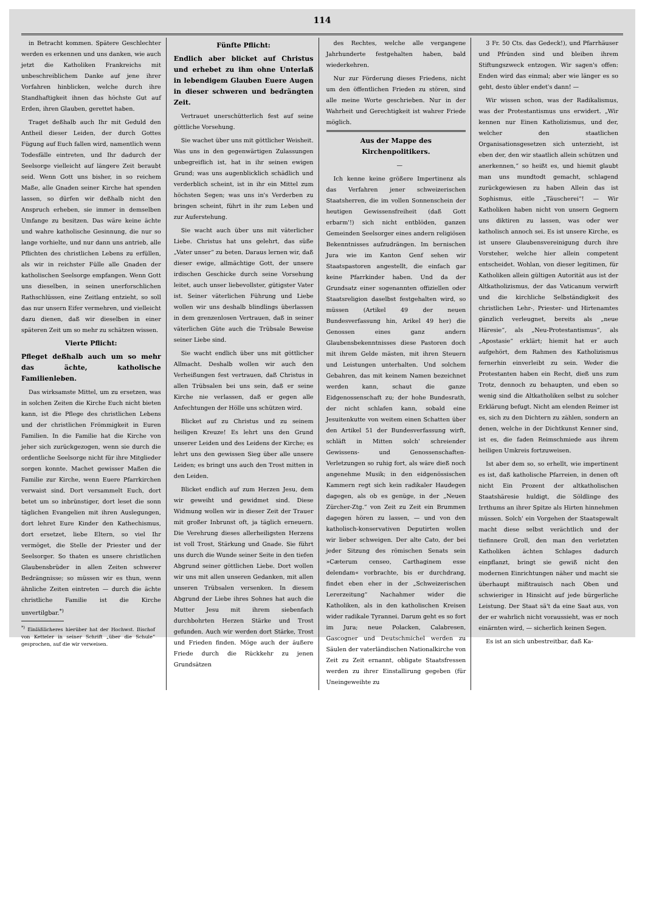114
in Betracht kommen. Spätere Geschlechter werden es erkennen und uns danken, wie auch jetzt die Katholiken Frankreichs mit unbeschreiblichem Danke auf jene ihrer Vorfahren hinblicken, welche durch ihre Standhaftigkeit ihnen das höchste Gut auf Erden, ihren Glauben, gerettet haben.
Traget deßhalb auch Ihr mit Geduld den Antheil dieser Leiden, der durch Gottes Fügung auf Euch fallen wird, namentlich wenn Todesfälle eintreten, und Ihr dadurch der Seelsorge vielleicht auf längere Zeit beraubt seid. Wenn Gott uns bisher, in so reichem Maße, alle Gnaden seiner Kirche hat spenden lassen, so dürfen wir deßhalb nicht den Anspruch erheben, sie immer in demselben Umfange zu besitzen. Das wäre keine ächte und wahre katholische Gesinnung, die nur so lange vorhielte, und nur dann uns antrieb, alle Pflichten des christlichen Lebens zu erfüllen, als wir in reichster Fülle alle Gnaden der katholischen Seelsorge empfangen. Wenn Gott uns dieselben, in seinen unerforschlichen Rathschlüssen, eine Zeitlang entzieht, so soll das nur unsern Eifer vermehren, und vielleicht dazu dienen, daß wir dieselben in einer späteren Zeit um so mehr zu schätzen wissen.
Vierte Pflicht:
Pfleget deßhalb auch um so mehr das ächte, katholische Familienleben.
Das wirksamste Mittel, um zu ersetzen, was in solchen Zeiten die Kirche Euch nicht bieten kann, ist die Pflege des christlichen Lebens und der christlichen Frömmigkeit in Euren Familien. In die Familie hat die Kirche von jeher sich zurückgezogen, wenn sie durch die ordentliche Seelsorge nicht für ihre Mitglieder sorgen konnte. Machet gewisser Maßen die Familie zur Kirche, wenn Euere Pfarrkirchen verwaist sind. Dort versammelt Euch, dort betet um so inbrünstiger, dort leset die sonn täglichen Evangelien mit ihren Auslegungen, dort lehret Eure Kinder den Kathechismus, dort ersetzet, liebe Eltern, so viel Ihr vermöget, die Stelle der Priester und der Seelsorger. So thaten es unsere christlichen Glaubensbrüder in allen Zeiten schwerer Bedrängnisse; so müssen wir es thun, wenn ähnliche Zeiten eintreten — durch die ächte christliche Familie ist die Kirche unvertilgbar.<sup>*)</sup>
<sup>*)</sup> Einläßlicheres hierüber hat der Hochwst. Bischof von Ketteler in seiner Schrift „über die Schule“ gesprochen, auf die wir verweisen.
Fünfte Pflicht:
Endlich aber blicket auf Christus und erhebet zu ihm ohne Unterlaß in lebendigem Glauben Euere Augen in dieser schweren und bedrängten Zeit.
Vertrauet unerschütterlich fest auf seine göttliche Vorsehung.
Sie wachet über uns mit göttlicher Weisheit. Was uns in den gegenwärtigen Zulassungen unbegreiflich ist, hat in ihr seinen ewigen Grund; was uns augenblicklich schädlich und verderblich scheint, ist in ihr ein Mittel zum höchsten Segen; was uns in's Verderben zu bringen scheint, führt in ihr zum Leben und zur Auferstehung.
Sie wacht auch über uns mit väterlicher Liebe. Christus hat uns gelehrt, das süße „Vater unser“ zu beten. Daraus lernen wir, daß dieser ewige, allmächtige Gott, der unsere irdischen Geschicke durch seine Vorsehung leitet, auch unser liebevollster, gütigster Vater ist. Seiner väterlichen Führung und Liebe wollen wir uns deshalb blindlings überlassen in dem grenzenlosen Vertrauen, daß in seiner väterlichen Güte auch die Trübsale Beweise seiner Liebe sind.
Sie wacht endlich über uns mit göttlicher Allmacht. Deshalb wollen wir auch den Verheißungen fest vertrauen, daß Christus in allen Trübsalen bei uns sein, daß er seine Kirche nie verlassen, daß er gegen alle Anfechtungen der Hölle uns schützen wird.
Blicket auf zu Christus und zu seinem heiligen Kreuze! Es lehrt uns den Grund unserer Leiden und des Leidens der Kirche; es lehrt uns den gewissen Sieg über alle unsere Leiden; es bringt uns auch den Trost mitten in den Leiden.
Blicket endlich auf zum Herzen Jesu, dem wir geweiht und gewidmet sind. Diese Widmung wollen wir in dieser Zeit der Trauer mit großer Inbrunst oft, ja täglich erneuern. Die Verehrung dieses allerheiligsten Herzens ist voll Trost, Stärkung und Gnade. Sie führt uns durch die Wunde seiner Seite in den tiefen Abgrund seiner göttlichen Liebe. Dort wollen wir uns mit allen unseren Gedanken, mit allen unseren Trübsalen versenken. In diesem Abgrund der Liebe ihres Sohnes hat auch die Mutter Jesu mit ihrem siebenfach durchbohrten Herzen Stärke und Trost gefunden. Auch wir werden dort Stärke, Trost und Frieden finden. Möge auch der äußere Friede durch die Rückkehr zu jenen Grundsätzen
des Rechtes, welche alle vergangene Jahrhunderte festgehalten haben, bald wiederkehren.
Nur zur Förderung dieses Friedens, nicht um den öffentlichen Frieden zu stören, sind alle meine Worte geschrieben. Nur in der Wahrheit und Gerechtigkeit ist wahrer Friede möglich.
Aus der Mappe des Kirchenpolitikers.
—
Ich kenne keine größere Impertinenz als das Verfahren jener schweizerischen Staatsherren, die im vollen Sonnenschein der heutigen Gewissensfreiheit (daß Gott erbarm'!) sich nicht entblöden, ganzen Gemeinden Seelsorger eines andern religiösen Bekenntnisses aufzudrängen. Im bernischen Jura wie im Kanton Genf sehen wir Staatspastoren angestellt, die einfach gar keine Pfarrkinder haben. Und da der Grundsatz einer sogenannten offiziellen oder Staatsreligion daselbst festgehalten wird, so müssen (Artikel 49 der neuen Bundesverfassung hin, Arikel 49 her) die Genossen eines ganz andern Glaubensbekenntnisses diese Pastoren doch mit ihrem Gelde mästen, mit ihren Steuern und Leistungen unterhalten. Und solchem Gebahren, das mit keinem Namen bezeichnet werden kann, schaut die ganze Eidgenossenschaft zu; der hohe Bundesrath, der nicht schlafen kann, sobald eine Jesuitenkutte von weitem einen Schatten über den Artikel 51 der Bundesverfassung wirft, schläft in Mitten solch' schreiender Gewissens- und Genossenschaften-Verletzungen so ruhig fort, als wäre dieß noch angenehme Musik; in den eidgenössischen Kammern regt sich kein radikaler Haudegen dagegen, als ob es genüge, in der „Neuen Zürcher-Ztg.“ von Zeit zu Zeit ein Brummen dagegen hören zu lassen, — und von den katholisch-konservativen Deputirten wollen wir lieber schweigen. Der alte Cato, der bei jeder Sitzung des römischen Senats sein »Cæterum censeo, Carthaginem esse delendam« vorbrachte, bis er durchdrang, findet eben eher in der „Schweizerischen Lererzeitung“ Nachahmer wider die Katholiken, als in den katholischen Kreisen wider radikale Tyrannei. Darum geht es so fort im Jura; neue Polacken, Calabresen, Gascogner und Deutschmichel werden zu Säulen der vaterländischen Nationalkirche von Zeit zu Zeit ernannt, obligate Staatsfressen werden zu ihrer Einstallirung gegeben (für Uneingeweihte zu
3 Fr. 50 Cts. das Gedeck!), und Pfarrhäuser und Pfründen sind und bleiben ihrem Stiftungszweck entzogen. Wir sagen's offen: Enden wird das einmal; aber wie länger es so geht, desto übler endet's dann! —
Wir wissen schon, was der Radikalismus, was der Protestantismus uns erwidert. „Wir kennen nur Einen Katholizismus, und der, welcher den staatlichen Organisationsgesetzen sich unterzieht, ist eben der, den wir staatlich allein schützen und anerkennen,“ so heißt es, und hiemit glaubt man uns mundtodt gemacht, schlagend zurückgewiesen zu haben Allein das ist Sophismus, eitle „Täuscherei“! — Wir Katholiken haben nicht von unsern Gegnern uns diktiren zu lassen, was oder wer katholisch annoch sei. Es ist unsere Kirche, es ist unsere Glaubensvereinigung durch ihre Vorsteher, welche hier allein competent entscheidet. Wohlan, von dieser legitimen, für Katholiken allein gültigen Autorität aus ist der Altkatholizismus, der das Vaticanum verwirft und die kirchliche Selbständigkeit des christlichen Lehr-, Priester- und Hirtenamtes gänzlich verleugnet, bereits als „neue Häresie“, als „Neu-Protestantismus“, als „Apostasie“ erklärt; hiemit hat er auch aufgehört, dem Rahmen des Katholizismus fernerhin einverleibt zu sein. Weder die Protestanten haben ein Recht, dieß uns zum Trotz, dennoch zu behaupten, und eben so wenig sind die Altkatholiken selbst zu solcher Erklärung befugt. Nicht am elenden Reimer ist es, sich zu den Dichtern zu zählen, sondern an denen, welche in der Dichtkunst Kenner sind, ist es, die faden Reimschmiede aus ihrem heiligen Umkreis fortzuweisen.
Ist aber dem so, so erhellt, wie impertinent es ist, daß katholische Pfarreien, in denen oft nicht Ein Prozent der altkatholischen Staatshäresie huldigt, die Söldlinge des Irrthums an ihrer Spitze als Hirten hinnehmen müssen. Solch' ein Vorgehen der Staatsgewalt macht diese selbst verächtlich und der tiefinnere Groll, den man den verletzten Katholiken ächten Schlages dadurch einpflanzt, bringt sie gewiß nicht den modernen Einrichtungen näher und macht sie überhaupt mißtrauisch nach Oben und schwieriger in Hinsicht auf jede bürgerliche Leistung. Der Staat sä't da eine Saat aus, von der er wahrlich nicht voraussieht, was er noch einärnten wird, — sicherlich keinen Segen.
Es ist an sich unbestreitbar, daß Ka-